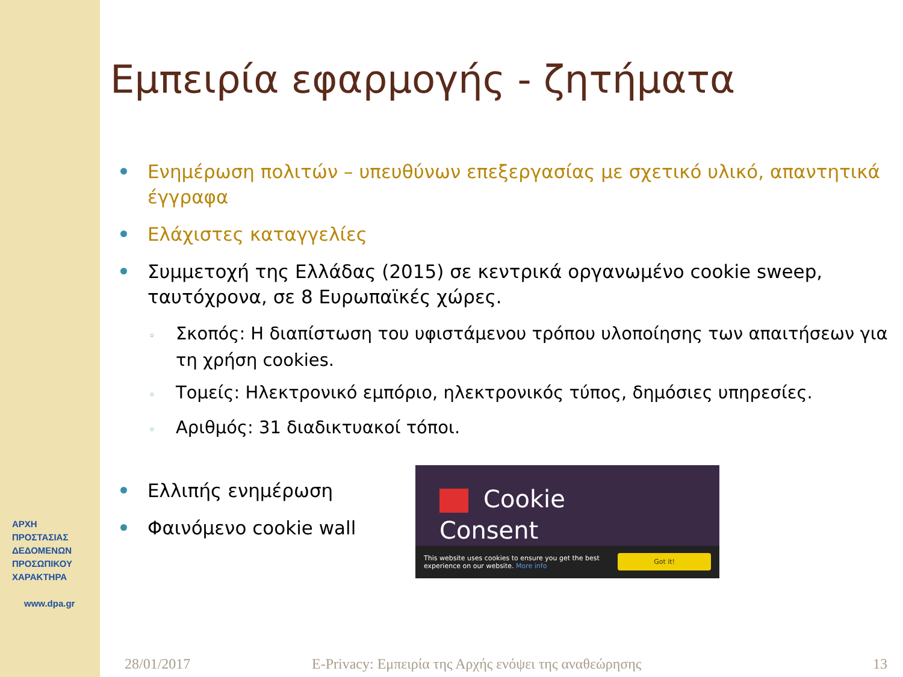ΑΡΧΗ
ΠΡΟΣΤΑΣΙΑΣ
ΔΕΔΟΜΕΝΩΝ
ΠΡΟΣΩΠΙΚΟΥ
ΧΑΡΑΚΤΗΡΑ
www.dpa.gr
Εμπειρία εφαρμογής - ζητήματα
Ενημέρωση πολιτών – υπευθύνων επεξεργασίας με σχετικό υλικό, απαντητικά έγγραφα
Ελάχιστες καταγγελίες
Συμμετοχή της Ελλάδας (2015) σε κεντρικά οργανωμένο cookie sweep, ταυτόχρονα, σε 8 Ευρωπαϊκές χώρες.
◦ Σκοπός: Η διαπίστωση του υφιστάμενου τρόπου υλοποίησης των απαιτήσεων για τη χρήση cookies.
◦ Τομείς: Ηλεκτρονικό εμπόριο, ηλεκτρονικός τύπος, δημόσιες υπηρεσίες.
◦ Αριθμός: 31 διαδικτυακοί τόποι.
Ελλιπής ενημέρωση
Φαινόμενο cookie wall
Cookie
Consent
This website uses cookies to ensure you get the best
experience on our website. More info
Got it!
28/01/2017
E-Privacy: Εμπειρία της Αρχής ενόψει της αναθεώρησης
13